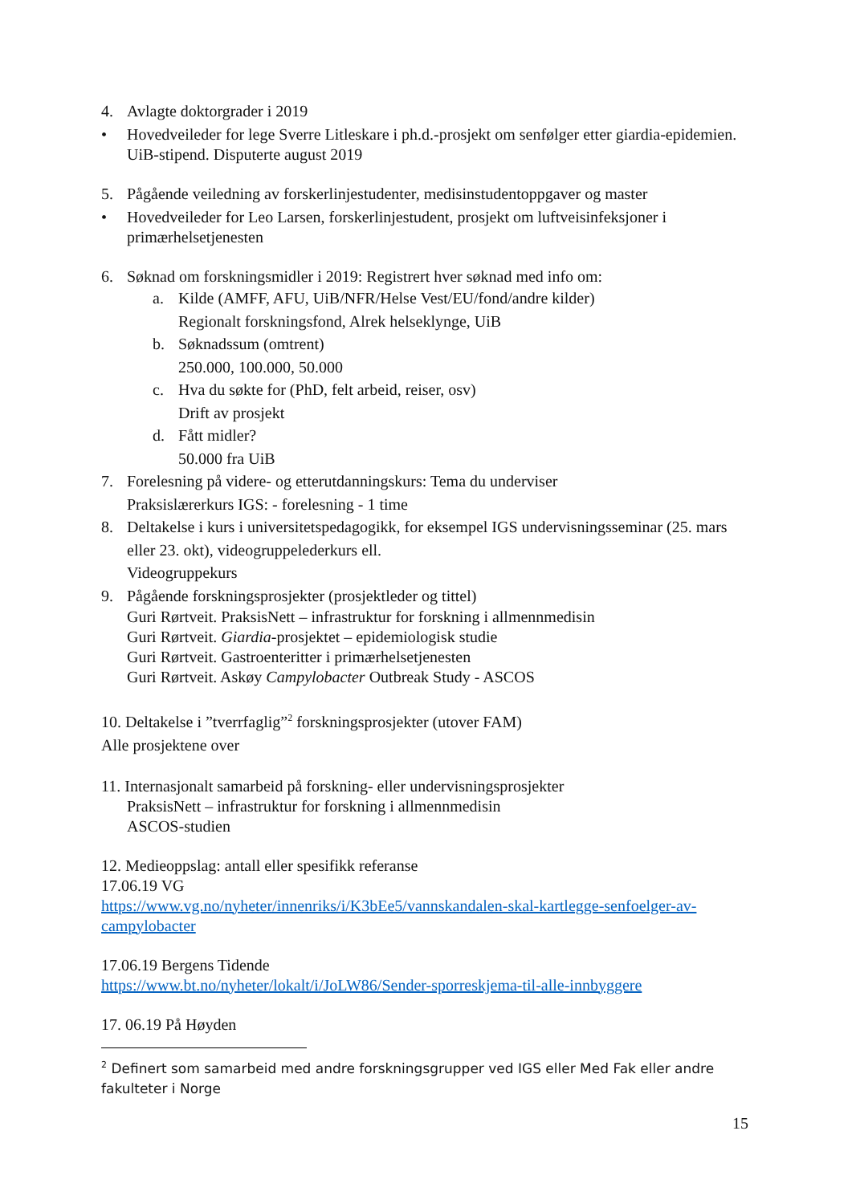4. Avlagte doktorgrader i 2019
• Hovedveileder for lege Sverre Litleskare i ph.d.-prosjekt om senfølger etter giardia-epidemien. UiB-stipend. Disputerte august 2019
5. Pågående veiledning av forskerlinjestudenter, medisinstudentoppgaver og master
• Hovedveileder for Leo Larsen, forskerlinjestudent, prosjekt om luftveisinfeksjoner i primærhelsetjenesten
6. Søknad om forskningsmidler i 2019: Registrert hver søknad med info om:
a. Kilde (AMFF, AFU, UiB/NFR/Helse Vest/EU/fond/andre kilder)
Regionalt forskningsfond, Alrek helseklynge, UiB
b. Søknadssum (omtrent)
250.000, 100.000, 50.000
c. Hva du søkte for (PhD, felt arbeid, reiser, osv)
Drift av prosjekt
d. Fått midler?
50.000 fra UiB
7. Forelesning på videre- og etterutdanningskurs: Tema du underviser
Praksislærerkurs IGS: - forelesning - 1 time
8. Deltakelse i kurs i universitetspedagogikk, for eksempel IGS undervisningsseminar (25. mars eller 23. okt), videogruppelederkurs ell.
Videogruppekurs
9. Pågående forskningsprosjekter (prosjektleder og tittel)
Guri Rørtveit. PraksisNett – infrastruktur for forskning i allmennmedisin
Guri Rørtveit. Giardia-prosjektet – epidemiologisk studie
Guri Rørtveit. Gastroenteritter i primærhelsetjenesten
Guri Rørtveit. Askøy Campylobacter Outbreak Study - ASCOS
10. Deltakelse i ”tverrfaglig”<sup>2</sup> forskningsprosjekter (utover FAM)
Alle prosjektene over
11. Internasjonalt samarbeid på forskning- eller undervisningsprosjekter
PraksisNett – infrastruktur for forskning i allmennmedisin
ASCOS-studien
12. Medieoppslag: antall eller spesifikk referanse
17.06.19 VG
https://www.vg.no/nyheter/innenriks/i/K3bEe5/vannskandalen-skal-kartlegge-senfoelger-av-campylobacter
17.06.19 Bergens Tidende
https://www.bt.no/nyheter/lokalt/i/JoLW86/Sender-sporreskjema-til-alle-innbyggere
17. 06.19 På Høyden
<sup>2</sup> Definert som samarbeid med andre forskningsgrupper ved IGS eller Med Fak eller andre fakulteter i Norge
15